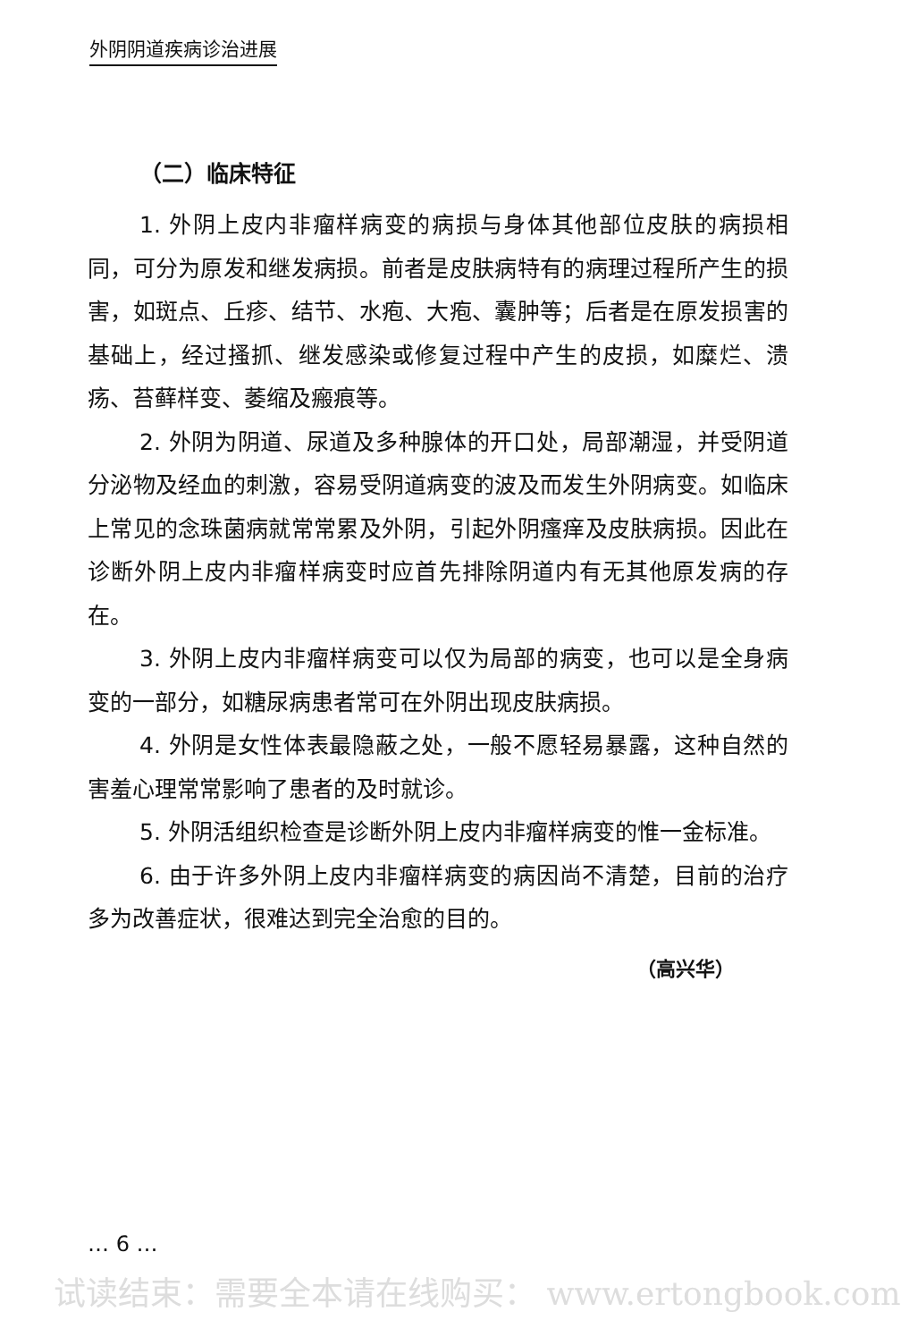外阴阴道疾病诊治进展
（二）临床特征
1. 外阴上皮内非瘤样病变的病损与身体其他部位皮肤的病损相同，可分为原发和继发病损。前者是皮肤病特有的病理过程所产生的损害，如斑点、丘疹、结节、水疱、大疱、囊肿等；后者是在原发损害的基础上，经过搔抓、继发感染或修复过程中产生的皮损，如糜烂、溃疡、苔藓样变、萎缩及瘢痕等。
2. 外阴为阴道、尿道及多种腺体的开口处，局部潮湿，并受阴道分泌物及经血的刺激，容易受阴道病变的波及而发生外阴病变。如临床上常见的念珠菌病就常常累及外阴，引起外阴瘙痒及皮肤病损。因此在诊断外阴上皮内非瘤样病变时应首先排除阴道内有无其他原发病的存在。
3. 外阴上皮内非瘤样病变可以仅为局部的病变，也可以是全身病变的一部分，如糖尿病患者常可在外阴出现皮肤病损。
4. 外阴是女性体表最隐蔽之处，一般不愿轻易暴露，这种自然的害羞心理常常影响了患者的及时就诊。
5. 外阴活组织检查是诊断外阴上皮内非瘤样病变的惟一金标准。
6. 由于许多外阴上皮内非瘤样病变的病因尚不清楚，目前的治疗多为改善症状，很难达到完全治愈的目的。
（高兴华）
… 6 …
试读结束：需要全本请在线购买： www.ertongbook.com